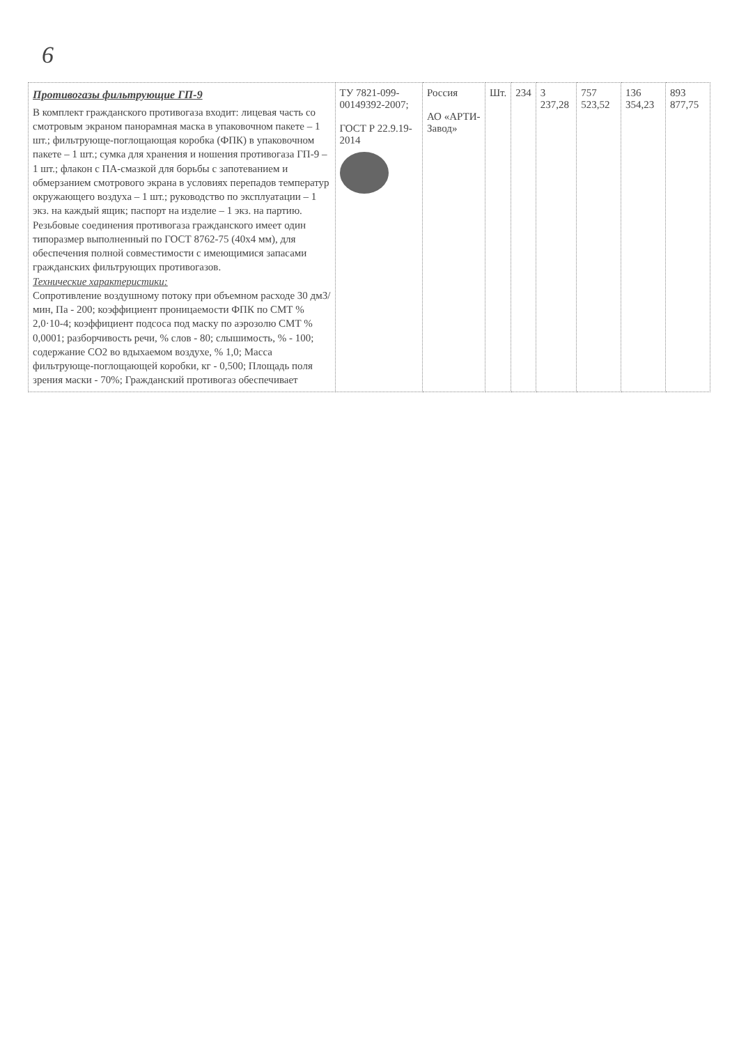6
| Противогазы фильтрующие ГП-9 В комплект гражданского противогаза входит: лицевая часть со смотровым экраном панорамная маска в упаковочном пакете – 1 шт.; фильтрующе-поглощающая коробка (ФПК) в упаковочном пакете – 1 шт.; сумка для хранения и ношения противогаза ГП-9 – 1 шт.; флакон с ПА-смазкой для борьбы с запотеванием и обмерзанием смотрового экрана в условиях перепадов температур окружающего воздуха – 1 шт.; руководство по эксплуатации – 1 экз. на каждый ящик; паспорт на изделие – 1 экз. на партию. Резьбовые соединения противогаза гражданского имеет один типоразмер выполненный по ГОСТ 8762-75 (40х4 мм), для обеспечения полной совместимости с имеющимися запасами гражданских фильтрующих противогазов. Технические характеристики: Сопротивление воздушному потоку при объемном расходе 30 дм3/мин, Па - 200; коэффициент проницаемости ФПК по СМТ % 2,0·10-4; коэффициент подсоса под маску по аэрозолю СМТ % 0,0001; разборчивость речи, % слов - 80; слышимость, % - 100; содержание СО2 во вдыхаемом воздухе, % 1,0; Масса фильтрующе-поглощающей коробки, кг - 0,500; Площадь поля зрения маски - 70%; Гражданский противогаз обеспечивает | ТУ 7821-099-00149392-2007; ГОСТ Р 22.9.19-2014 | Россия АО «АРТИ-Завод» | Шт. | 234 | 3 237,28 | 757 523,52 | 136 354,23 | 893 877,75 |